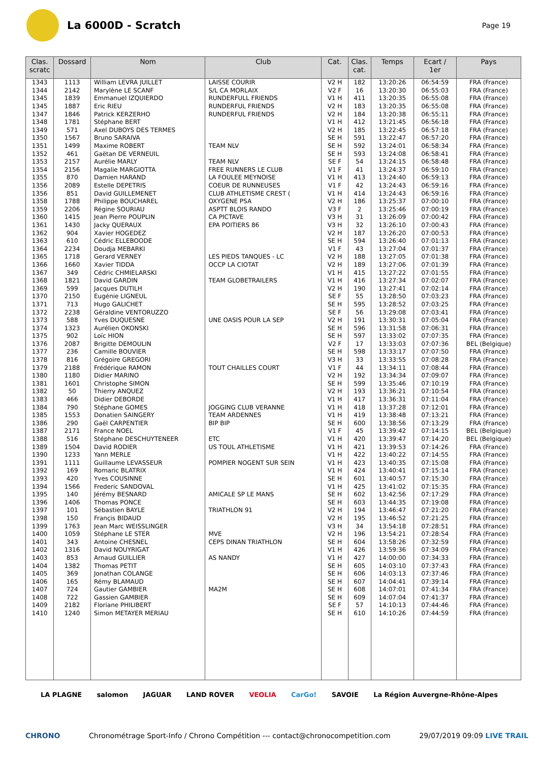La 6000D - Scratch
Page 19
| Clas. scratc | Dossard | Nom | Club | Cat. | Clas. cat. | Temps | Ecart / 1er | Pays |
| --- | --- | --- | --- | --- | --- | --- | --- | --- |
| 1343 | 1113 | William LEVRA JUILLET | LAISSE COURIR | V2 H | 182 | 13:20:26 | 06:54:59 | FRA (France) |
| 1344 | 2142 | Marylène LE SCANF | S/L CA MORLAIX | V2 F | 16 | 13:20:30 | 06:55:03 | FRA (France) |
| 1345 | 1839 | Emmanuel IZQUIERDO | RUNDERFULL FRIENDS | V1 H | 411 | 13:20:35 | 06:55:08 | FRA (France) |
| 1345 | 1887 | Eric RIEU | RUNDERFUL FRIENDS | V2 H | 183 | 13:20:35 | 06:55:08 | FRA (France) |
| 1347 | 1846 | Patrick KERZERHO | RUNDERFUL FRIENDS | V2 H | 184 | 13:20:38 | 06:55:11 | FRA (France) |
| 1348 | 1781 | Stéphane BERT | | V1 H | 412 | 13:21:45 | 06:56:18 | FRA (France) |
| 1349 | 571 | Axel DUBOYS DES TERMES | | V2 H | 185 | 13:22:45 | 06:57:18 | FRA (France) |
| 1350 | 1567 | Bruno SARAIVA | | SE H | 591 | 13:22:47 | 06:57:20 | FRA (France) |
| 1351 | 1499 | Maxime ROBERT | TEAM NLV | SE H | 592 | 13:24:01 | 06:58:34 | FRA (France) |
| 1352 | 461 | Gaëtan DE VERNEUIL | | SE H | 593 | 13:24:08 | 06:58:41 | FRA (France) |
| 1353 | 2157 | Aurélie MARLY | TEAM NLV | SE F | 54 | 13:24:15 | 06:58:48 | FRA (France) |
| 1354 | 2156 | Magalie MARGIOTTA | FREE RUNNERS LE CLUB | V1 F | 41 | 13:24:37 | 06:59:10 | FRA (France) |
| 1355 | 870 | Damien HARAND | LA FOULEE MEYNOISE | V1 H | 413 | 13:24:40 | 06:59:13 | FRA (France) |
| 1356 | 2089 | Estelle DEPETRIS | COEUR DE RUNNEUSES | V1 F | 42 | 13:24:43 | 06:59:16 | FRA (France) |
| 1356 | 851 | David GUILLEMENET | CLUB ATHLETISME CREST ( | V1 H | 414 | 13:24:43 | 06:59:16 | FRA (France) |
| 1358 | 1788 | Philippe BOUCHAREL | OXYGENE PSA | V2 H | 186 | 13:25:37 | 07:00:10 | FRA (France) |
| 1359 | 2206 | Régine SOURIAU | ASPTT BLOIS RANDO | V3 F | 2 | 13:25:46 | 07:00:19 | FRA (France) |
| 1360 | 1415 | Jean Pierre POUPLIN | CA PICTAVE | V3 H | 31 | 13:26:09 | 07:00:42 | FRA (France) |
| 1361 | 1430 | Jacky QUERAUX | EPA POITIERS 86 | V3 H | 32 | 13:26:10 | 07:00:43 | FRA (France) |
| 1362 | 904 | Xavier HOGEDEZ | | V2 H | 187 | 13:26:20 | 07:00:53 | FRA (France) |
| 1363 | 610 | Cédric ELLEBOODE | | SE H | 594 | 13:26:40 | 07:01:13 | FRA (France) |
| 1364 | 2234 | Doudja MEBARKI | | V1 F | 43 | 13:27:04 | 07:01:37 | FRA (France) |
| 1365 | 1718 | Gerard VERNEY | LES PIEDS TANQUES - LC | V2 H | 188 | 13:27:05 | 07:01:38 | FRA (France) |
| 1366 | 1660 | Xavier TIDDA | OCCP LA CIOTAT | V2 H | 189 | 13:27:06 | 07:01:39 | FRA (France) |
| 1367 | 349 | Cédric CHMIELARSKI | | V1 H | 415 | 13:27:22 | 07:01:55 | FRA (France) |
| 1368 | 1821 | David GARDIN | TEAM GLOBETRAILERS | V1 H | 416 | 13:27:34 | 07:02:07 | FRA (France) |
| 1369 | 599 | Jacques DUTILH | | V2 H | 190 | 13:27:41 | 07:02:14 | FRA (France) |
| 1370 | 2150 | Eugénie LIGNEUL | | SE F | 55 | 13:28:50 | 07:03:23 | FRA (France) |
| 1371 | 713 | Hugo GALICHET | | SE H | 595 | 13:28:52 | 07:03:25 | FRA (France) |
| 1372 | 2238 | Géraldine VENTORUZZO | | SE F | 56 | 13:29:08 | 07:03:41 | FRA (France) |
| 1373 | 588 | Yves DUQUESNE | UNE OASIS POUR LA SEP | V2 H | 191 | 13:30:31 | 07:05:04 | FRA (France) |
| 1374 | 1323 | Aurélien OKONSKI | | SE H | 596 | 13:31:58 | 07:06:31 | FRA (France) |
| 1375 | 902 | Loïc HION | | SE H | 597 | 13:33:02 | 07:07:35 | FRA (France) |
| 1376 | 2087 | Brigitte DEMOULIN | | V2 F | 17 | 13:33:03 | 07:07:36 | BEL (Belgique) |
| 1377 | 236 | Camille BOUVIER | | SE H | 598 | 13:33:17 | 07:07:50 | FRA (France) |
| 1378 | 816 | Grégoire GREGORI | | V3 H | 33 | 13:33:55 | 07:08:28 | FRA (France) |
| 1379 | 2188 | Frédérique RAMON | TOUT CHAILLES COURT | V1 F | 44 | 13:34:11 | 07:08:44 | FRA (France) |
| 1380 | 1180 | Didier MARINO | | V2 H | 192 | 13:34:34 | 07:09:07 | FRA (France) |
| 1381 | 1601 | Christophe SIMON | | SE H | 599 | 13:35:46 | 07:10:19 | FRA (France) |
| 1382 | 50 | Thierry ANQUEZ | | V2 H | 193 | 13:36:21 | 07:10:54 | FRA (France) |
| 1383 | 466 | Didier DEBORDE | | V1 H | 417 | 13:36:31 | 07:11:04 | FRA (France) |
| 1384 | 790 | Stéphane GOMES | JOGGING CLUB VERANNE | V1 H | 418 | 13:37:28 | 07:12:01 | FRA (France) |
| 1385 | 1553 | Donatien SAINGERY | TEAM ARDENNES | V1 H | 419 | 13:38:48 | 07:13:21 | FRA (France) |
| 1386 | 290 | Gaël CARPENTIER | BIP BIP | SE H | 600 | 13:38:56 | 07:13:29 | FRA (France) |
| 1387 | 2171 | France NOEL | | V1 F | 45 | 13:39:42 | 07:14:15 | BEL (Belgique) |
| 1388 | 516 | Stéphane DESCHUYTENEER | ETC | V1 H | 420 | 13:39:47 | 07:14:20 | BEL (Belgique) |
| 1389 | 1504 | David RODIER | US TOUL ATHLETISME | V1 H | 421 | 13:39:53 | 07:14:26 | FRA (France) |
| 1390 | 1233 | Yann MERLE | | V1 H | 422 | 13:40:22 | 07:14:55 | FRA (France) |
| 1391 | 1111 | Guillaume LEVASSEUR | POMPIER NOGENT SUR SEIN | V1 H | 423 | 13:40:35 | 07:15:08 | FRA (France) |
| 1392 | 169 | Romaric BLATRIX | | V1 H | 424 | 13:40:41 | 07:15:14 | FRA (France) |
| 1393 | 420 | Yves COUSINNE | | SE H | 601 | 13:40:57 | 07:15:30 | FRA (France) |
| 1394 | 1566 | Frederic SANDOVAL | | V1 H | 425 | 13:41:02 | 07:15:35 | FRA (France) |
| 1395 | 140 | Jérémy BESNARD | AMICALE SP LE MANS | SE H | 602 | 13:42:56 | 07:17:29 | FRA (France) |
| 1396 | 1406 | Thomas PONCE | | SE H | 603 | 13:44:35 | 07:19:08 | FRA (France) |
| 1397 | 101 | Sébastien BAYLE | TRIATHLON 91 | V2 H | 194 | 13:46:47 | 07:21:20 | FRA (France) |
| 1398 | 150 | Françis BIDAUD | | V2 H | 195 | 13:46:52 | 07:21:25 | FRA (France) |
| 1399 | 1763 | Jean Marc WEISSLINGER | | V3 H | 34 | 13:54:18 | 07:28:51 | FRA (France) |
| 1400 | 1059 | Stéphane LE STER | MVE | V2 H | 196 | 13:54:21 | 07:28:54 | FRA (France) |
| 1401 | 343 | Antoine CHESNEL | CEPS DINAN TRIATHLON | SE H | 604 | 13:58:26 | 07:32:59 | FRA (France) |
| 1402 | 1316 | David NOUYRIGAT | | V1 H | 426 | 13:59:36 | 07:34:09 | FRA (France) |
| 1403 | 853 | Arnaud GUILLIER | AS NANDY | V1 H | 427 | 14:00:00 | 07:34:33 | FRA (France) |
| 1404 | 1382 | Thomas PETIT | | SE H | 605 | 14:03:10 | 07:37:43 | FRA (France) |
| 1405 | 369 | Jonathan COLANGE | | SE H | 606 | 14:03:13 | 07:37:46 | FRA (France) |
| 1406 | 165 | Rémy BLAMAUD | | SE H | 607 | 14:04:41 | 07:39:14 | FRA (France) |
| 1407 | 724 | Gautier GAMBIER | MA2M | SE H | 608 | 14:07:01 | 07:41:34 | FRA (France) |
| 1408 | 722 | Gassien GAMBIER | | SE H | 609 | 14:07:04 | 07:41:37 | FRA (France) |
| 1409 | 2182 | Floriane PHILIBERT | | SE F | 57 | 14:10:13 | 07:44:46 | FRA (France) |
| 1410 | 1240 | Simon METAYER MERIAU | | SE H | 610 | 14:10:26 | 07:44:59 | FRA (France) |
LA PLAGNE salomon JAGUAR LAND ROVER VEOLIA CarGo! SAVOIE La Région Auvergne-Rhône-Alpes
CHRONO Chronométrage Sport-Info / Chrono Compétition --- contact@chronocompetition.com 29/07/2019 09:09 LIVE TRAIL